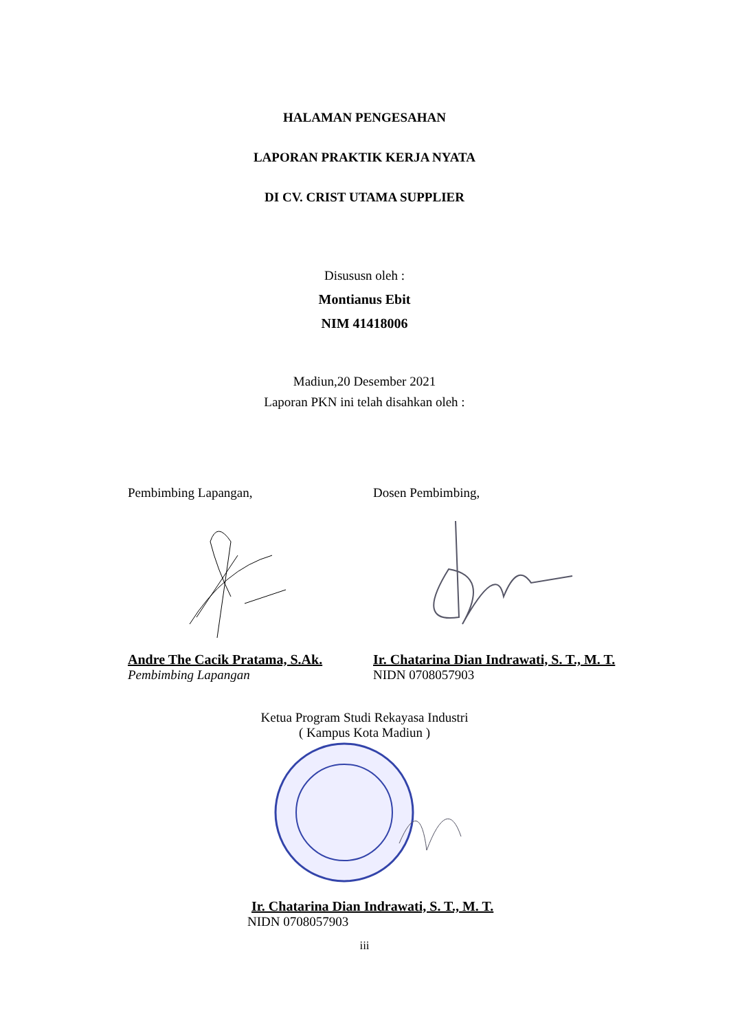HALAMAN PENGESAHAN
LAPORAN PRAKTIK KERJA NYATA
DI CV. CRIST UTAMA SUPPLIER
Disususn oleh :
Montianus Ebit
NIM 41418006
Madiun,20 Desember 2021
Laporan PKN ini telah disahkan oleh :
Pembimbing Lapangan, Dosen Pembimbing,
Andre The Cacik Pratama, S.Ak.
Ir. Chatarina Dian Indrawati, S. T., M. T.
Pembimbing Lapangan NIDN 0708057903
Ketua Program Studi Rekayasa Industri
( Kampus Kota Madiun )
Ir. Chatarina Dian Indrawati, S. T., M. T.
NIDN 0708057903
iii